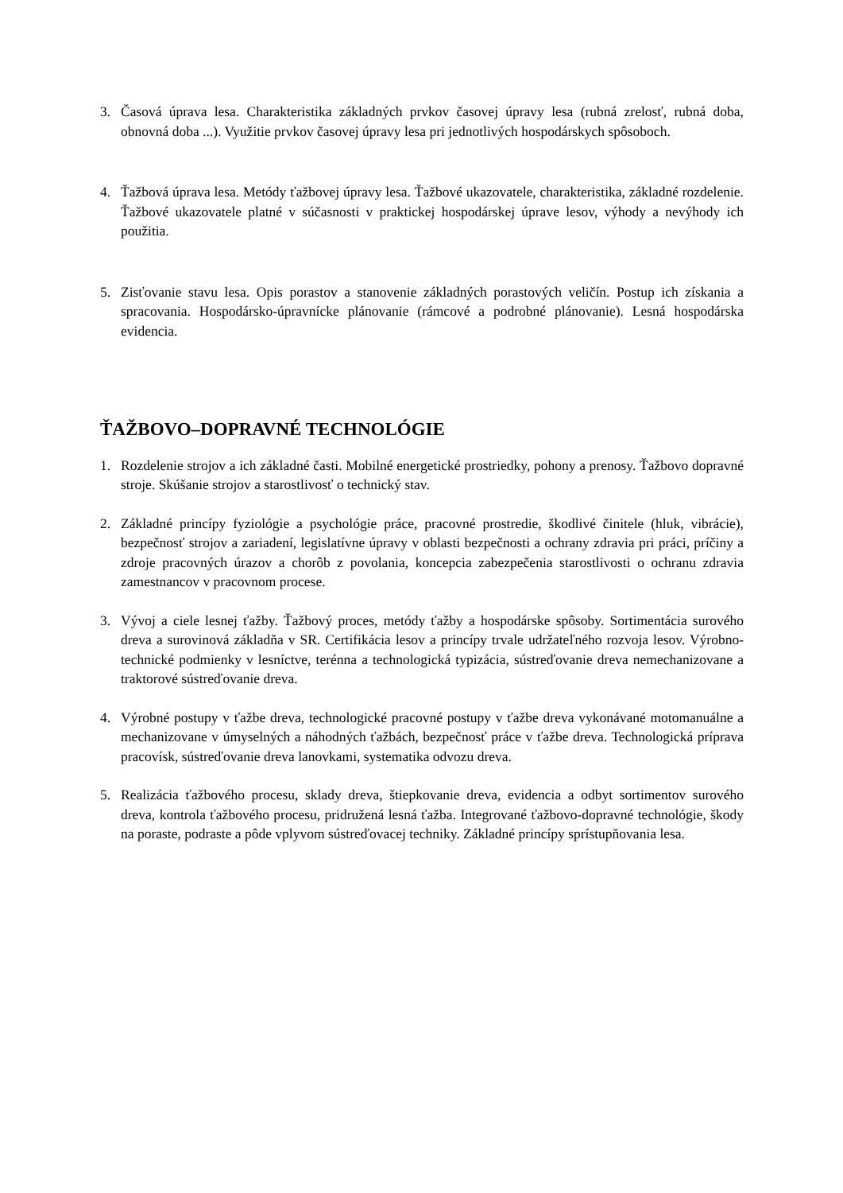3. Časová úprava lesa. Charakteristika základných prvkov časovej úpravy lesa (rubná zrelosť, rubná doba, obnovná doba ...). Využitie prvkov časovej úpravy lesa pri jednotlivých hospodárskych spôsoboch.
4. Ťažbová úprava lesa. Metódy ťažbovej úpravy lesa. Ťažbové ukazovatele, charakteristika, základné rozdelenie. Ťažbové ukazovatele platné v súčasnosti v praktickej hospodárskej úprave lesov, výhody a nevýhody ich použitia.
5. Zisťovanie stavu lesa. Opis porastov a stanovenie základných porastových veličín. Postup ich získania a spracovania. Hospodársko-úpravnícke plánovanie (rámcové a podrobné plánovanie). Lesná hospodárska evidencia.
ŤAŽBOVO–DOPRAVNÉ TECHNOLÓGIE
1. Rozdelenie strojov a ich základné časti. Mobilné energetické prostriedky, pohony a prenosy. Ťažbovo dopravné stroje. Skúšanie strojov a starostlivosť o technický stav.
2. Základné princípy fyziológie a psychológie práce, pracovné prostredie, škodlivé činitele (hluk, vibrácie), bezpečnosť strojov a zariadení, legislatívne úpravy v oblasti bezpečnosti a ochrany zdravia pri práci, príčiny a zdroje pracovných úrazov a chorôb z povolania, koncepcia zabezpečenia starostlivosti o ochranu zdravia zamestnancov v pracovnom procese.
3. Vývoj a ciele lesnej ťažby. Ťažbový proces, metódy ťažby a hospodárske spôsoby. Sortimentácia surového dreva a surovinová základňa v SR. Certifikácia lesov a princípy trvale udržateľného rozvoja lesov. Výrobno-technické podmienky v lesníctve, terénna a technologická typizácia, sústreďovanie dreva nemechanizovane a traktorové sústreďovanie dreva.
4. Výrobné postupy v ťažbe dreva, technologické pracovné postupy v ťažbe dreva vykonávané motomanuálne a mechanizovane v úmyselných a náhodných ťažbách, bezpečnosť práce v ťažbe dreva. Technologická príprava pracovísk, sústreďovanie dreva lanovkami, systematika odvozu dreva.
5. Realizácia ťažbového procesu, sklady dreva, štiepkovanie dreva, evidencia a odbyt sortimentov surového dreva, kontrola ťažbového procesu, pridružená lesná ťažba. Integrované ťažbovo-dopravné technológie, škody na poraste, podraste a pôde vplyvom sústreďovacej techniky. Základné princípy sprístupňovania lesa.